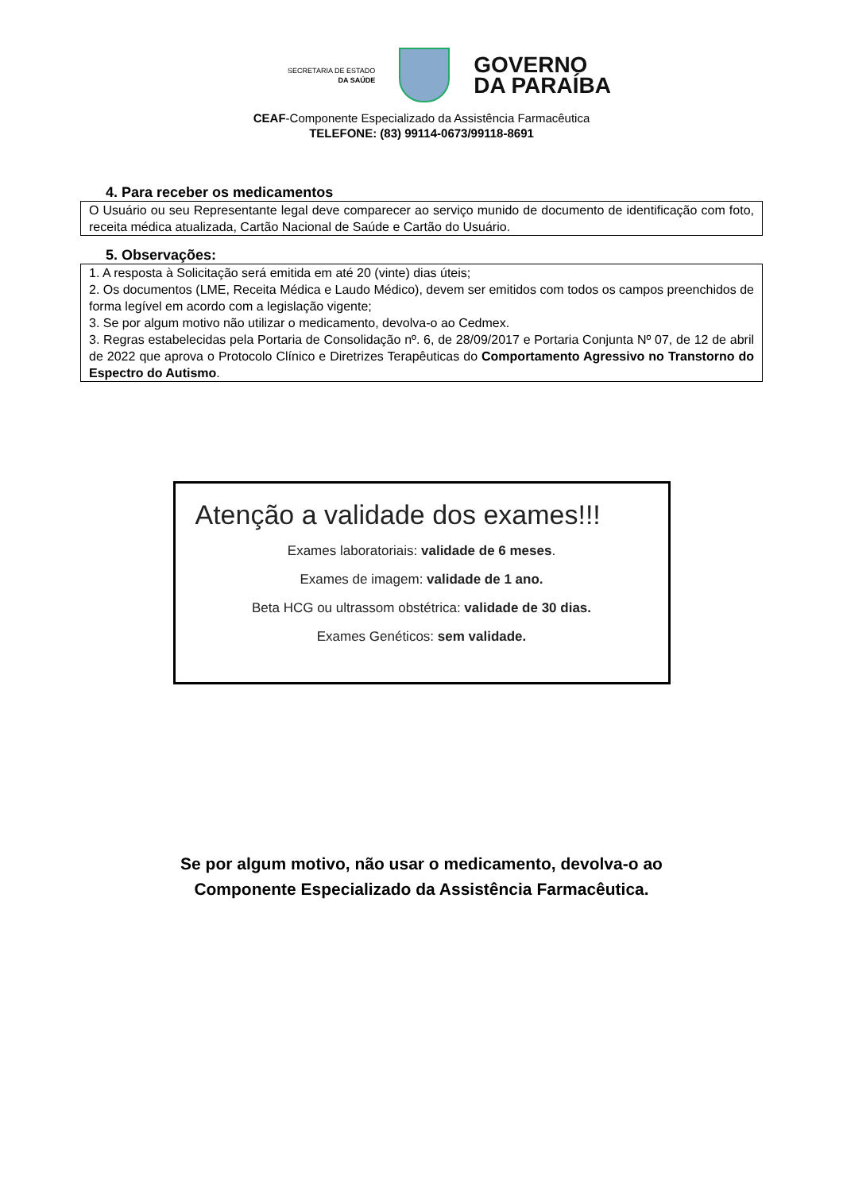SECRETARIA DE ESTADO
DA SAÚDE
GOVERNO
DA PARAÍBA
CEAF-Componente Especializado da Assistência Farmacêutica
TELEFONE: (83) 99114-0673/99118-8691
4. Para receber os medicamentos
O Usuário ou seu Representante legal deve comparecer ao serviço munido de documento de identificação com foto, receita médica atualizada, Cartão Nacional de Saúde e Cartão do Usuário.
5. Observações:
1. A resposta à Solicitação será emitida em até 20 (vinte) dias úteis;
2. Os documentos (LME, Receita Médica e Laudo Médico), devem ser emitidos com todos os campos preenchidos de forma legível em acordo com a legislação vigente;
3. Se por algum motivo não utilizar o medicamento, devolva-o ao Cedmex.
3. Regras estabelecidas pela Portaria de Consolidação nº. 6, de 28/09/2017 e Portaria Conjunta Nº 07, de 12 de abril de 2022 que aprova o Protocolo Clínico e Diretrizes Terapêuticas do Comportamento Agressivo no Transtorno do Espectro do Autismo.
Atenção a validade dos exames!!!
Exames laboratoriais: validade de 6 meses.
Exames de imagem: validade de 1 ano.
Beta HCG ou ultrassom obstétrica: validade de 30 dias.
Exames Genéticos: sem validade.
Se por algum motivo, não usar o medicamento, devolva-o ao
Componente Especializado da Assistência Farmacêutica.